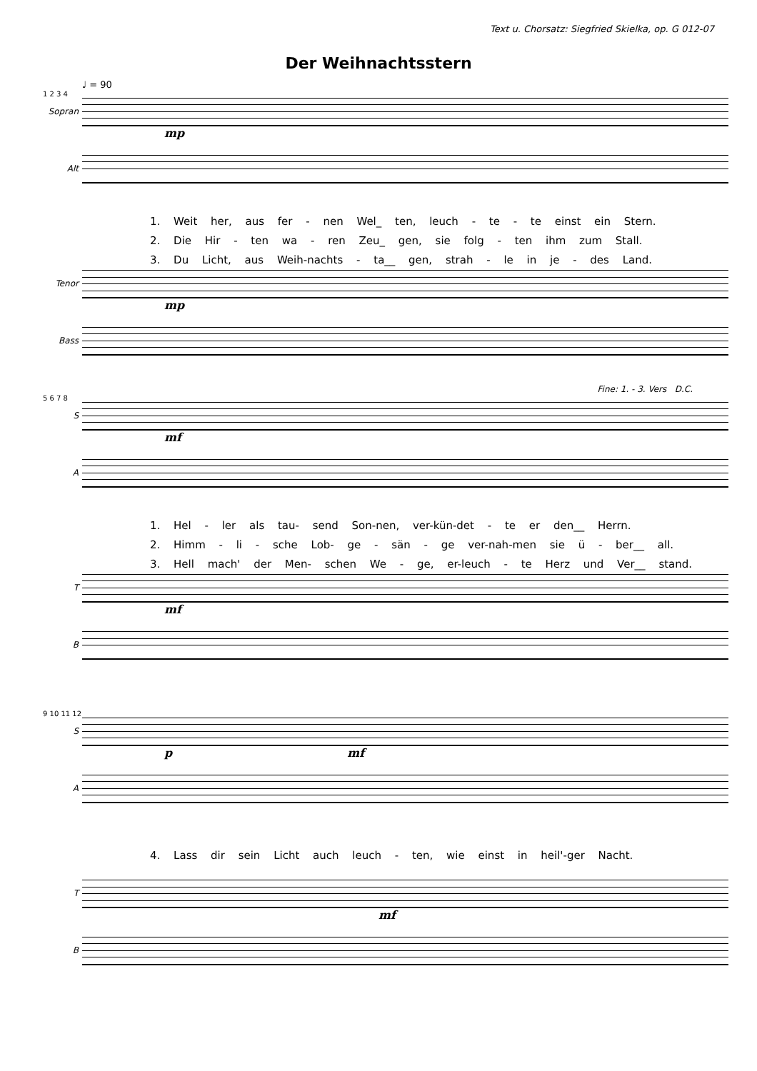Text u. Chorsatz: Siegfried Skielka, op. G 012-07
Der Weihnachtsstern
♩ = 90
1 2 3 4
Sopran
mp
Alt
1. Weit her, aus fer - nen Wel_ ten, leuch - te - te einst ein Stern.
2. Die Hir - ten wa - ren Zeu_ gen, sie folg - ten ihm zum Stall.
3. Du Licht, aus Weih-nachts - ta__ gen, strah - le in je - des Land.
Tenor
mp
Bass
Fine: 1. - 3. Vers D.C.
5 6 7 8
S
mf
A
1. Hel - ler als tau- send Son-nen, ver-kün-det - te er den__ Herrn.
2. Himm - li - sche Lob- ge - sän - ge ver-nah-men sie ü - ber__ all.
3. Hell mach' der Men- schen We - ge, er-leuch - te Herz und Ver__ stand.
T
mf
B
9 10 11 12
S
p mf
A
4. Lass dir sein Licht auch leuch - ten, wie einst in heil'-ger Nacht.
T
mf
B